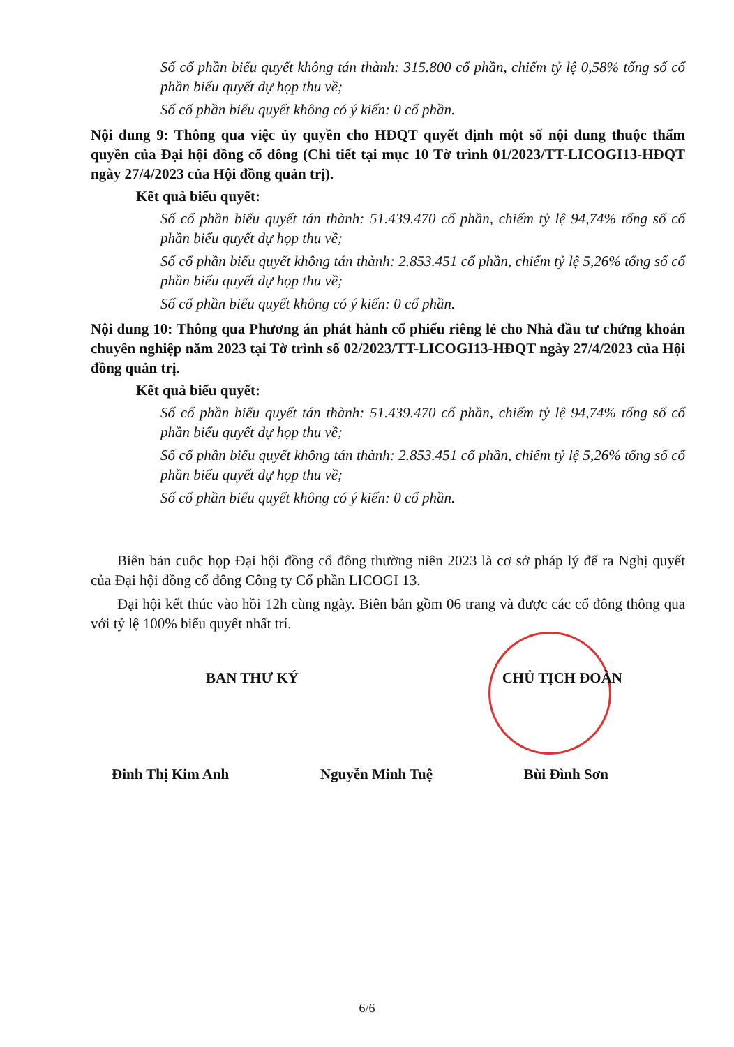Số cổ phần biểu quyết không tán thành: 315.800 cổ phần, chiếm tỷ lệ 0,58% tổng số cổ phần biểu quyết dự họp thu về;
Số cổ phần biểu quyết không có ý kiến: 0 cổ phần.
Nội dung 9: Thông qua việc ủy quyền cho HĐQT quyết định một số nội dung thuộc thẩm quyền của Đại hội đồng cổ đông (Chi tiết tại mục 10 Tờ trình 01/2023/TT-LICOGI13-HĐQT ngày 27/4/2023 của Hội đồng quản trị).
Kết quả biểu quyết:
Số cổ phần biểu quyết tán thành: 51.439.470 cổ phần, chiếm tỷ lệ 94,74% tổng số cổ phần biểu quyết dự họp thu về;
Số cổ phần biểu quyết không tán thành: 2.853.451 cổ phần, chiếm tỷ lệ 5,26% tổng số cổ phần biểu quyết dự họp thu về;
Số cổ phần biểu quyết không có ý kiến: 0 cổ phần.
Nội dung 10: Thông qua Phương án phát hành cổ phiếu riêng lẻ cho Nhà đầu tư chứng khoán chuyên nghiệp năm 2023 tại Tờ trình số 02/2023/TT-LICOGI13-HĐQT ngày 27/4/2023 của Hội đồng quản trị.
Kết quả biểu quyết:
Số cổ phần biểu quyết tán thành: 51.439.470 cổ phần, chiếm tỷ lệ 94,74% tổng số cổ phần biểu quyết dự họp thu về;
Số cổ phần biểu quyết không tán thành: 2.853.451 cổ phần, chiếm tỷ lệ 5,26% tổng số cổ phần biểu quyết dự họp thu về;
Số cổ phần biểu quyết không có ý kiến: 0 cổ phần.
Biên bản cuộc họp Đại hội đồng cổ đông thường niên 2023 là cơ sở pháp lý để ra Nghị quyết của Đại hội đồng cổ đông Công ty Cổ phần LICOGI 13.
Đại hội kết thúc vào hồi 12h cùng ngày. Biên bản gồm 06 trang và được các cổ đông thông qua với tỷ lệ 100% biểu quyết nhất trí.
BAN THƯ KÝ CHỦ TỊCH ĐOÀN
Đinh Thị Kim Anh Nguyễn Minh Tuệ Bùi Đình Sơn
6/6